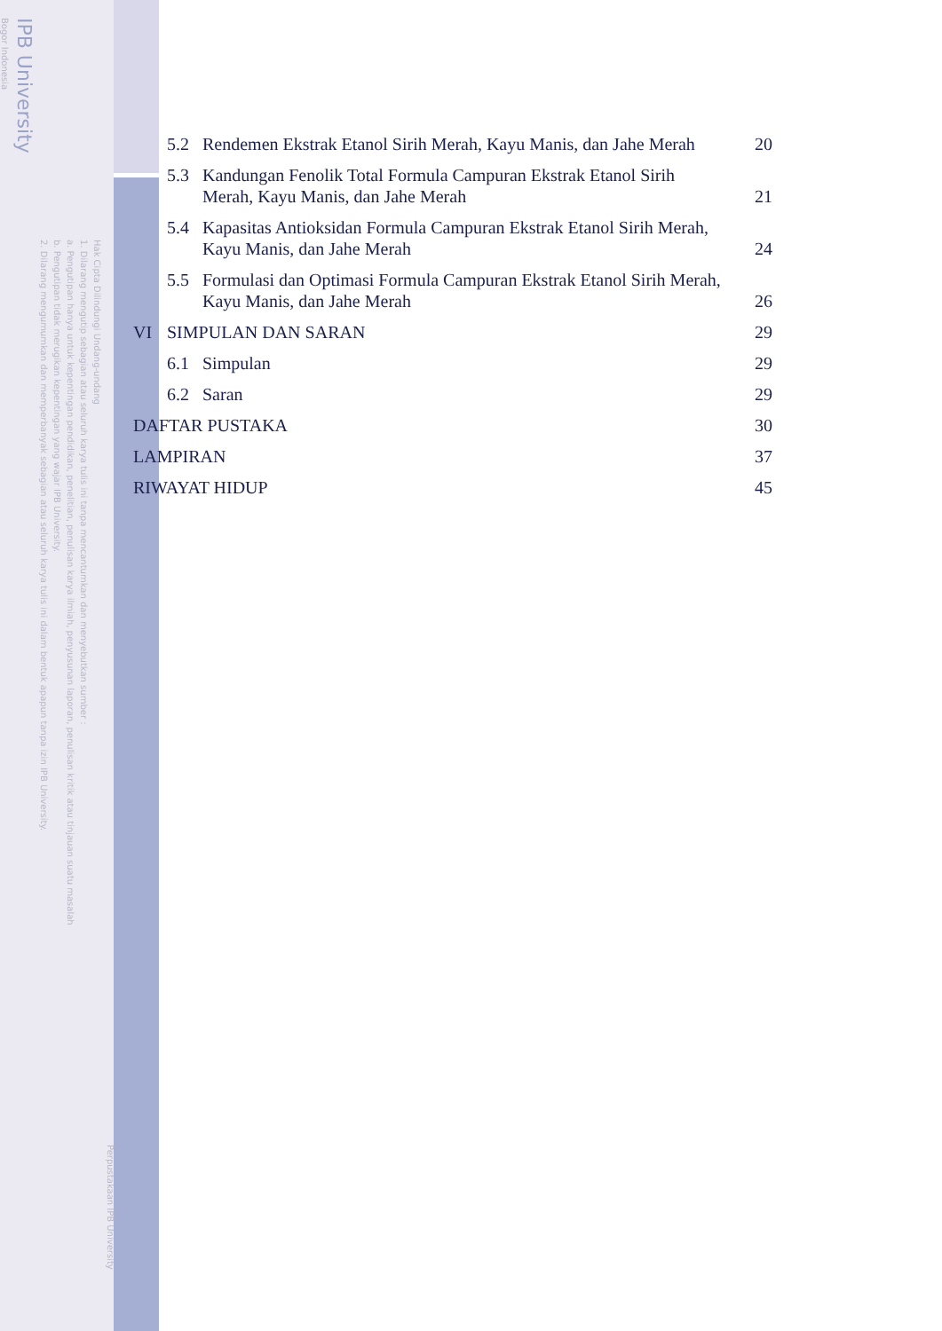Bogor Indonesia
IPB University
2. Dilarang mengumumkan dan memperbanyak sebagian atau seluruh karya tulis ini dalam bentuk apapun tanpa izin IPB University.
b. Pengutipan tidak merugikan kepentingan yang wajar IPB University.
a. Pengutipan hanya untuk kepentingan pendidikan, penelitian, penulisan karya ilmiah, penyusunan laporan, penulisan kritik atau tinjauan suatu masalah
1. Dilarang mengutip sebagian atau seluruh karya tulis ini tanpa mencantumkan dan menyebutkan sumber :
Hak Cipta Dilindungi Undang-undang
Perpustakaan IPB University
5.2 Rendemen Ekstrak Etanol Sirih Merah, Kayu Manis, dan Jahe Merah 20
5.3 Kandungan Fenolik Total Formula Campuran Ekstrak Etanol Sirih
Merah, Kayu Manis, dan Jahe Merah 21
5.4 Kapasitas Antioksidan Formula Campuran Ekstrak Etanol Sirih Merah,
Kayu Manis, dan Jahe Merah 24
5.5 Formulasi dan Optimasi Formula Campuran Ekstrak Etanol Sirih Merah,
Kayu Manis, dan Jahe Merah 26
VI SIMPULAN DAN SARAN 29
6.1 Simpulan 29
6.2 Saran 29
DAFTAR PUSTAKA 30
LAMPIRAN 37
RIWAYAT HIDUP 45